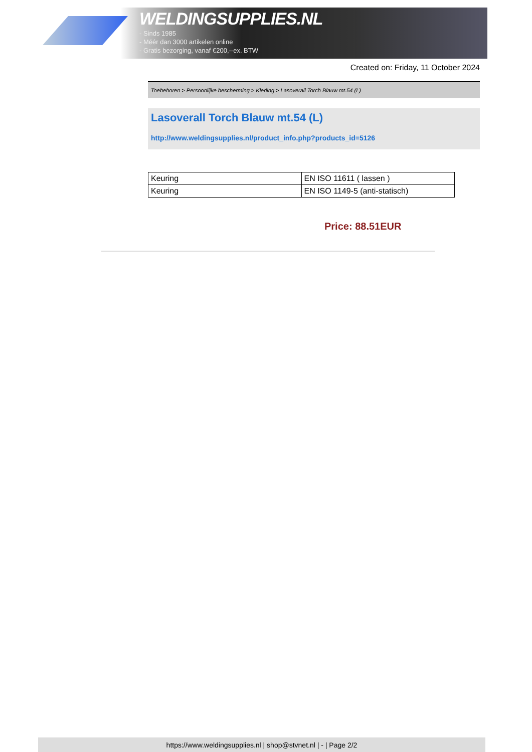WELDINGSUPPLIES.NL
- Sinds 1985
- Méér dan 3000 artikelen online
- Gratis bezorging, vanaf €200,--ex. BTW
Created on: Friday, 11 October 2024
Toebehoren > Persoonlijke bescherming > Kleding > Lasoverall Torch Blauw mt.54 (L)
Lasoverall Torch Blauw mt.54 (L)
http://www.weldingsupplies.nl/product_info.php?products_id=5126
| Keuring | EN ISO 11611 ( lassen ) |
| Keuring | EN ISO 1149-5 (anti-statisch) |
Price: 88.51EUR
https://www.weldingsupplies.nl | shop@stvnet.nl | - | Page 2/2